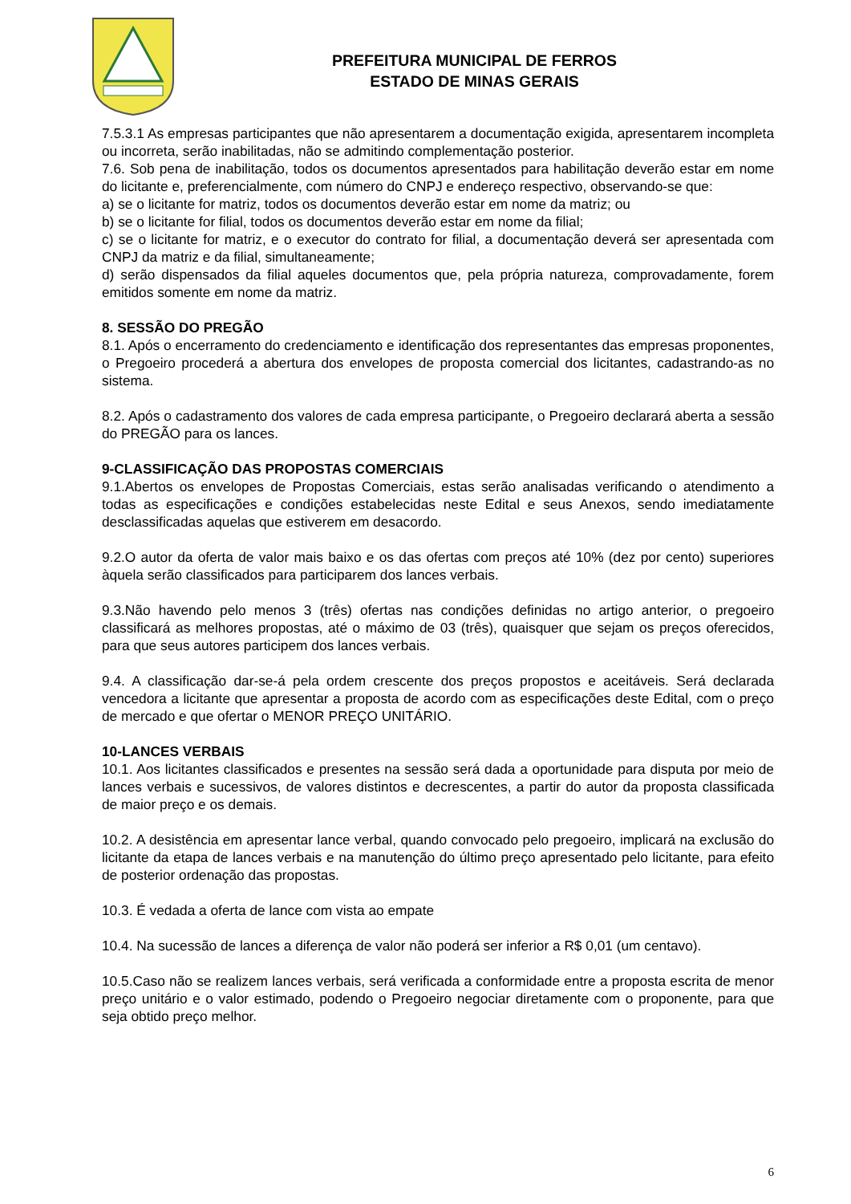PREFEITURA MUNICIPAL DE FERROS
ESTADO DE MINAS GERAIS
7.5.3.1 As empresas participantes que não apresentarem a documentação exigida, apresentarem incompleta ou incorreta, serão inabilitadas, não se admitindo complementação posterior.
7.6. Sob pena de inabilitação, todos os documentos apresentados para habilitação deverão estar em nome do licitante e, preferencialmente, com número do CNPJ e endereço respectivo, observando-se que:
a) se o licitante for matriz, todos os documentos deverão estar em nome da matriz; ou
b) se o licitante for filial, todos os documentos deverão estar em nome da filial;
c) se o licitante for matriz, e o executor do contrato for filial, a documentação deverá ser apresentada com CNPJ da matriz e da filial, simultaneamente;
d) serão dispensados da filial aqueles documentos que, pela própria natureza, comprovadamente, forem emitidos somente em nome da matriz.
8. SESSÃO DO PREGÃO
8.1. Após o encerramento do credenciamento e identificação dos representantes das empresas proponentes, o Pregoeiro procederá a abertura dos envelopes de proposta comercial dos licitantes, cadastrando-as no sistema.
8.2. Após o cadastramento dos valores de cada empresa participante, o Pregoeiro declarará aberta a sessão do PREGÃO para os lances.
9-CLASSIFICAÇÃO DAS PROPOSTAS COMERCIAIS
9.1.Abertos os envelopes de Propostas Comerciais, estas serão analisadas verificando o atendimento a todas as especificações e condições estabelecidas neste Edital e seus Anexos, sendo imediatamente desclassificadas aquelas que estiverem em desacordo.
9.2.O autor da oferta de valor mais baixo e os das ofertas com preços até 10% (dez por cento) superiores àquela serão classificados para participarem dos lances verbais.
9.3.Não havendo pelo menos 3 (três) ofertas nas condições definidas no artigo anterior, o pregoeiro classificará as melhores propostas, até o máximo de 03 (três), quaisquer que sejam os preços oferecidos, para que seus autores participem dos lances verbais.
9.4. A classificação dar-se-á pela ordem crescente dos preços propostos e aceitáveis. Será declarada vencedora a licitante que apresentar a proposta de acordo com as especificações deste Edital, com o preço de mercado e que ofertar o MENOR PREÇO UNITÁRIO.
10-LANCES VERBAIS
10.1. Aos licitantes classificados e presentes na sessão será dada a oportunidade para disputa por meio de lances verbais e sucessivos, de valores distintos e decrescentes, a partir do autor da proposta classificada de maior preço e os demais.
10.2. A desistência em apresentar lance verbal, quando convocado pelo pregoeiro, implicará na exclusão do licitante da etapa de lances verbais e na manutenção do último preço apresentado pelo licitante, para efeito de posterior ordenação das propostas.
10.3. É vedada a oferta de lance com vista ao empate
10.4. Na sucessão de lances a diferença de valor não poderá ser inferior a R$ 0,01 (um centavo).
10.5.Caso não se realizem lances verbais, será verificada a conformidade entre a proposta escrita de menor preço unitário e o valor estimado, podendo o Pregoeiro negociar diretamente com o proponente, para que seja obtido preço melhor.
6